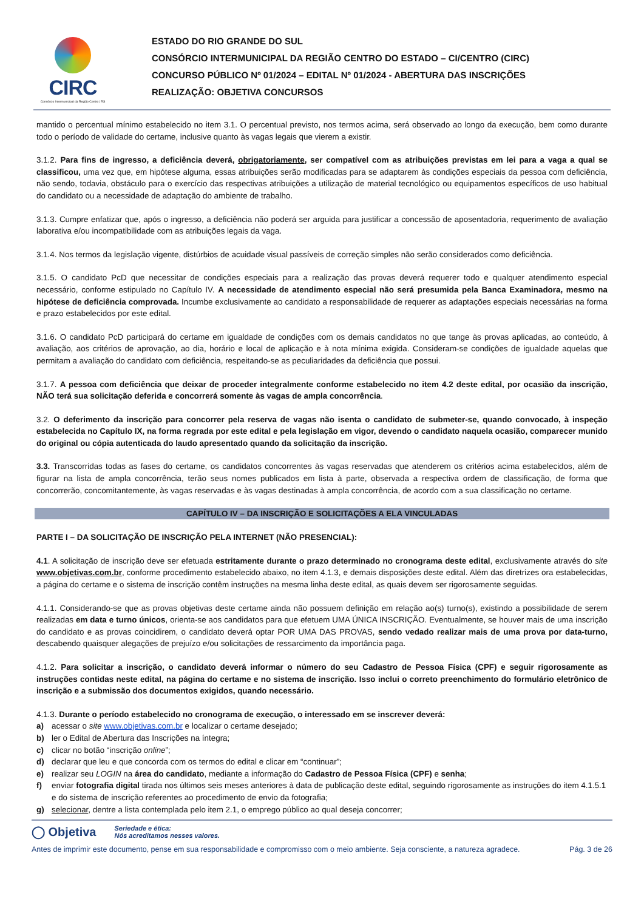CIRC
Consórcio Intermunicipal da Região Centro | RS
ESTADO DO RIO GRANDE DO SUL
CONSÓRCIO INTERMUNICIPAL DA REGIÃO CENTRO DO ESTADO – CI/CENTRO (CIRC)
CONCURSO PÚBLICO Nº 01/2024 – EDITAL Nº 01/2024 - ABERTURA DAS INSCRIÇÕES
REALIZAÇÃO: OBJETIVA CONCURSOS
mantido o percentual mínimo estabelecido no item 3.1. O percentual previsto, nos termos acima, será observado ao longo da execução, bem como durante todo o período de validade do certame, inclusive quanto às vagas legais que vierem a existir.
3.1.2. Para fins de ingresso, a deficiência deverá, obrigatoriamente, ser compatível com as atribuições previstas em lei para a vaga a qual se classificou, uma vez que, em hipótese alguma, essas atribuições serão modificadas para se adaptarem às condições especiais da pessoa com deficiência, não sendo, todavia, obstáculo para o exercício das respectivas atribuições a utilização de material tecnológico ou equipamentos específicos de uso habitual do candidato ou a necessidade de adaptação do ambiente de trabalho.
3.1.3. Cumpre enfatizar que, após o ingresso, a deficiência não poderá ser arguida para justificar a concessão de aposentadoria, requerimento de avaliação laborativa e/ou incompatibilidade com as atribuições legais da vaga.
3.1.4. Nos termos da legislação vigente, distúrbios de acuidade visual passíveis de correção simples não serão considerados como deficiência.
3.1.5. O candidato PcD que necessitar de condições especiais para a realização das provas deverá requerer todo e qualquer atendimento especial necessário, conforme estipulado no Capítulo IV. A necessidade de atendimento especial não será presumida pela Banca Examinadora, mesmo na hipótese de deficiência comprovada. Incumbe exclusivamente ao candidato a responsabilidade de requerer as adaptações especiais necessárias na forma e prazo estabelecidos por este edital.
3.1.6. O candidato PcD participará do certame em igualdade de condições com os demais candidatos no que tange às provas aplicadas, ao conteúdo, à avaliação, aos critérios de aprovação, ao dia, horário e local de aplicação e à nota mínima exigida. Consideram-se condições de igualdade aquelas que permitam a avaliação do candidato com deficiência, respeitando-se as peculiaridades da deficiência que possui.
3.1.7. A pessoa com deficiência que deixar de proceder integralmente conforme estabelecido no item 4.2 deste edital, por ocasião da inscrição, NÃO terá sua solicitação deferida e concorrerá somente às vagas de ampla concorrência.
3.2. O deferimento da inscrição para concorrer pela reserva de vagas não isenta o candidato de submeter-se, quando convocado, à inspeção estabelecida no Capítulo IX, na forma regrada por este edital e pela legislação em vigor, devendo o candidato naquela ocasião, comparecer munido do original ou cópia autenticada do laudo apresentado quando da solicitação da inscrição.
3.3. Transcorridas todas as fases do certame, os candidatos concorrentes às vagas reservadas que atenderem os critérios acima estabelecidos, além de figurar na lista de ampla concorrência, terão seus nomes publicados em lista à parte, observada a respectiva ordem de classificação, de forma que concorrerão, concomitantemente, às vagas reservadas e às vagas destinadas à ampla concorrência, de acordo com a sua classificação no certame.
CAPÍTULO IV – DA INSCRIÇÃO E SOLICITAÇÕES A ELA VINCULADAS
PARTE I – DA SOLICITAÇÃO DE INSCRIÇÃO PELA INTERNET (NÃO PRESENCIAL):
4.1. A solicitação de inscrição deve ser efetuada estritamente durante o prazo determinado no cronograma deste edital, exclusivamente através do site www.objetivas.com.br, conforme procedimento estabelecido abaixo, no item 4.1.3, e demais disposições deste edital. Além das diretrizes ora estabelecidas, a página do certame e o sistema de inscrição contêm instruções na mesma linha deste edital, as quais devem ser rigorosamente seguidas.
4.1.1. Considerando-se que as provas objetivas deste certame ainda não possuem definição em relação ao(s) turno(s), existindo a possibilidade de serem realizadas em data e turno únicos, orienta-se aos candidatos para que efetuem UMA ÚNICA INSCRIÇÃO. Eventualmente, se houver mais de uma inscrição do candidato e as provas coincidirem, o candidato deverá optar POR UMA DAS PROVAS, sendo vedado realizar mais de uma prova por data-turno, descabendo quaisquer alegações de prejuízo e/ou solicitações de ressarcimento da importância paga.
4.1.2. Para solicitar a inscrição, o candidato deverá informar o número do seu Cadastro de Pessoa Física (CPF) e seguir rigorosamente as instruções contidas neste edital, na página do certame e no sistema de inscrição. Isso inclui o correto preenchimento do formulário eletrônico de inscrição e a submissão dos documentos exigidos, quando necessário.
4.1.3. Durante o período estabelecido no cronograma de execução, o interessado em se inscrever deverá:
a) acessar o site www.objetivas.com.br e localizar o certame desejado;
b) ler o Edital de Abertura das Inscrições na íntegra;
c) clicar no botão “inscrição online”;
d) declarar que leu e que concorda com os termos do edital e clicar em “continuar”;
e) realizar seu LOGIN na área do candidato, mediante a informação do Cadastro de Pessoa Física (CPF) e senha;
f) enviar fotografia digital tirada nos últimos seis meses anteriores à data de publicação deste edital, seguindo rigorosamente as instruções do item 4.1.5.1 e do sistema de inscrição referentes ao procedimento de envio da fotografia;
g) selecionar, dentre a lista contemplada pelo item 2.1, o emprego público ao qual deseja concorrer;
◯ Objetiva Seriedade e ética:
Nós acreditamos nesses valores.
Antes de imprimir este documento, pense em sua responsabilidade e compromisso com o meio ambiente. Seja consciente, a natureza agradece. Pág. 3 de 26